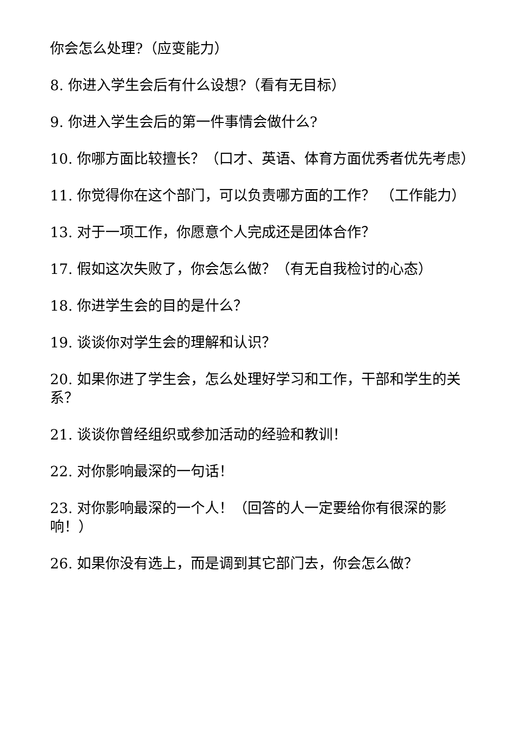你会怎么处理?（应变能力）
8. 你进入学生会后有什么设想?（看有无目标）
9. 你进入学生会后的第一件事情会做什么?
10. 你哪方面比较擅长？（口才、英语、体育方面优秀者优先考虑）
11. 你觉得你在这个部门，可以负责哪方面的工作？ （工作能力）
13. 对于一项工作，你愿意个人完成还是团体合作？
17. 假如这次失败了，你会怎么做？（有无自我检讨的心态）
18. 你进学生会的目的是什么？
19. 谈谈你对学生会的理解和认识？
20. 如果你进了学生会，怎么处理好学习和工作，干部和学生的关系？
21. 谈谈你曾经组织或参加活动的经验和教训！
22. 对你影响最深的一句话！
23. 对你影响最深的一个人！（回答的人一定要给你有很深的影响！）
26. 如果你没有选上，而是调到其它部门去，你会怎么做？